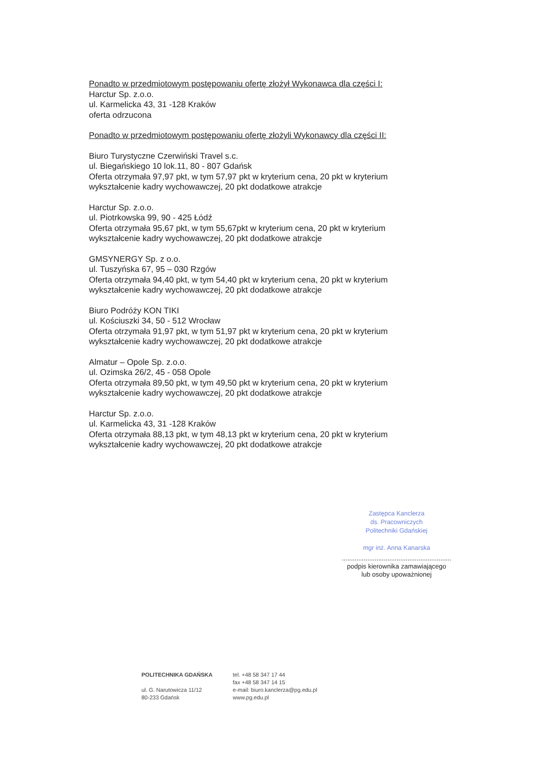Ponadto w przedmiotowym postępowaniu ofertę złożył Wykonawca dla części I:
Harctur Sp. z.o.o.
ul. Karmelicka 43, 31 -128 Kraków
oferta odrzucona
Ponadto w przedmiotowym postępowaniu ofertę złożyli Wykonawcy dla części II:
Biuro Turystyczne Czerwiński Travel s.c.
ul. Biegańskiego 10 lok.11, 80 - 807 Gdańsk
Oferta otrzymała 97,97 pkt, w tym 57,97 pkt w kryterium cena, 20 pkt w kryterium wykształcenie kadry wychowawczej, 20 pkt dodatkowe atrakcje
Harctur Sp. z.o.o.
ul. Piotrkowska 99, 90 - 425 Łódź
Oferta otrzymała 95,67 pkt, w tym 55,67pkt w kryterium cena, 20 pkt w kryterium wykształcenie kadry wychowawczej, 20 pkt dodatkowe atrakcje
GMSYNERGY Sp. z o.o.
ul. Tuszyńska 67, 95 – 030 Rzgów
Oferta otrzymała 94,40 pkt, w tym 54,40 pkt w kryterium cena, 20 pkt w kryterium wykształcenie kadry wychowawczej, 20 pkt dodatkowe atrakcje
Biuro Podróży KON TIKI
ul. Kościuszki 34, 50 - 512 Wrocław
Oferta otrzymała 91,97 pkt, w tym 51,97 pkt w kryterium cena, 20 pkt w kryterium wykształcenie kadry wychowawczej, 20 pkt dodatkowe atrakcje
Almatur – Opole Sp. z.o.o.
ul. Ozimska 26/2, 45 - 058 Opole
Oferta otrzymała 89,50 pkt, w tym 49,50 pkt w kryterium cena, 20 pkt w kryterium wykształcenie kadry wychowawczej, 20 pkt dodatkowe atrakcje
Harctur Sp. z.o.o.
ul. Karmelicka 43, 31 -128 Kraków
Oferta otrzymała 88,13 pkt, w tym 48,13 pkt w kryterium cena, 20 pkt w kryterium wykształcenie kadry wychowawczej, 20 pkt dodatkowe atrakcje
Zastępca Kanclerza
ds. Pracowniczych
Politechniki Gdańskiej
mgr inż. Anna Kanarska
............................................................
podpis kierownika zamawiającego
lub osoby upoważnionej
POLITECHNIKA GDAŃSKA
ul. G. Narutowicza 11/12
80-233 Gdańsk
tel. +48 58 347 17 44
fax +48 58 347 14 15
e-mail: biuro.kanclerza@pg.edu.pl
www.pg.edu.pl